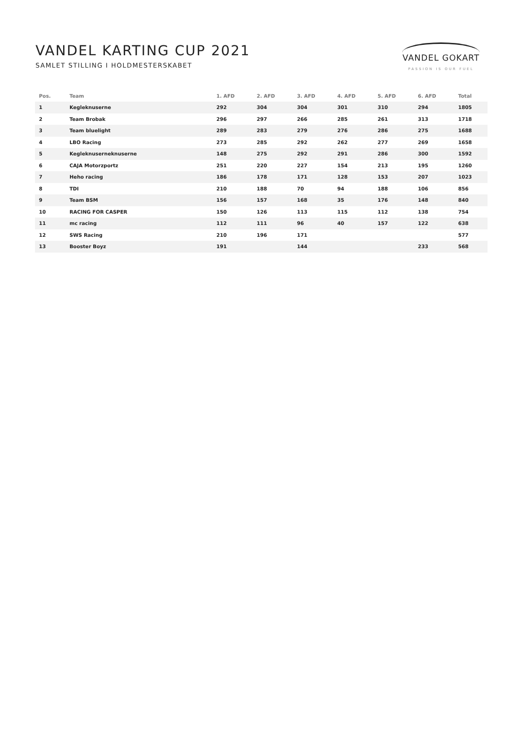VANDEL KARTING CUP 2021
SAMLET STILLING I HOLDMESTERSKABET
VANDEL GOKART
PASSION IS OUR FUEL
| Pos. | Team | 1. AFD | 2. AFD | 3. AFD | 4. AFD | 5. AFD | 6. AFD | Total |
| --- | --- | --- | --- | --- | --- | --- | --- | --- |
| 1 | Kegleknuserne | 292 | 304 | 304 | 301 | 310 | 294 | 1805 |
| 2 | Team Brobak | 296 | 297 | 266 | 285 | 261 | 313 | 1718 |
| 3 | Team bluelight | 289 | 283 | 279 | 276 | 286 | 275 | 1688 |
| 4 | LBO Racing | 273 | 285 | 292 | 262 | 277 | 269 | 1658 |
| 5 | Kegleknuserneknuserne | 148 | 275 | 292 | 291 | 286 | 300 | 1592 |
| 6 | CAJA Motorzportz | 251 | 220 | 227 | 154 | 213 | 195 | 1260 |
| 7 | Heho racing | 186 | 178 | 171 | 128 | 153 | 207 | 1023 |
| 8 | TDI | 210 | 188 | 70 | 94 | 188 | 106 | 856 |
| 9 | Team BSM | 156 | 157 | 168 | 35 | 176 | 148 | 840 |
| 10 | RACING FOR CASPER | 150 | 126 | 113 | 115 | 112 | 138 | 754 |
| 11 | mc racing | 112 | 111 | 96 | 40 | 157 | 122 | 638 |
| 12 | SWS Racing | 210 | 196 | 171 | | | | 577 |
| 13 | Booster Boyz | 191 | | 144 | | | 233 | 568 |